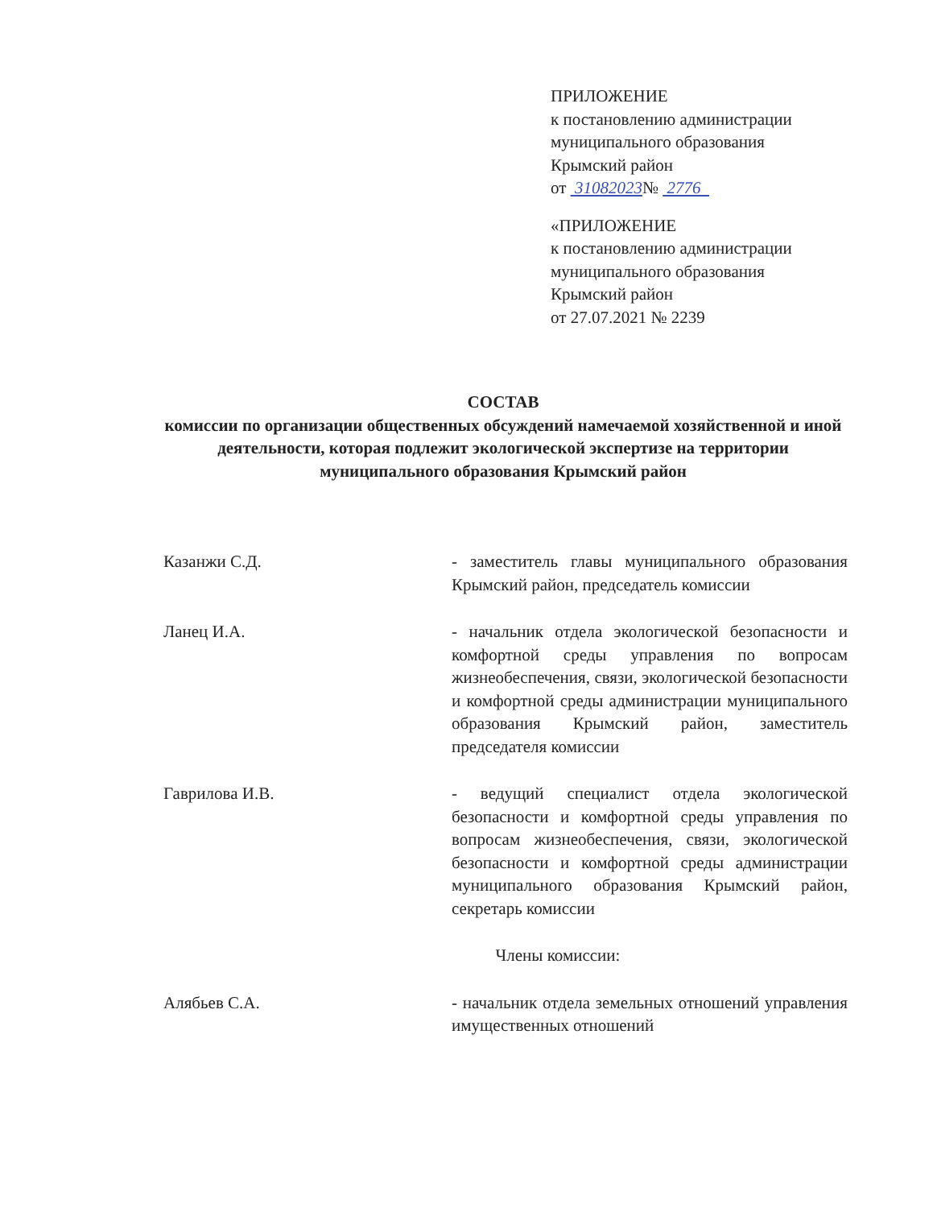ПРИЛОЖЕНИЕ
к постановлению администрации
муниципального образования
Крымский район
от 31082023№ 2776
«ПРИЛОЖЕНИЕ
к постановлению администрации
муниципального образования
Крымский район
от 27.07.2021 № 2239
СОСТАВ
комиссии по организации общественных обсуждений намечаемой хозяйственной и иной деятельности, которая подлежит экологической экспертизе на территории муниципального образования Крымский район
Казанжи С.Д. - заместитель главы муниципального образования Крымский район, председатель комиссии
Ланец И.А. - начальник отдела экологической безопасности и комфортной среды управления по вопросам жизнеобеспечения, связи, экологической безопасности и комфортной среды администрации муниципального образования Крымский район, заместитель председателя комиссии
Гаврилова И.В. - ведущий специалист отдела экологической безопасности и комфортной среды управления по вопросам жизнеобеспечения, связи, экологической безопасности и комфортной среды администрации муниципального образования Крымский район, секретарь комиссии
Члены комиссии:
Алябьев С.А. - начальник отдела земельных отношений управления имущественных отношений